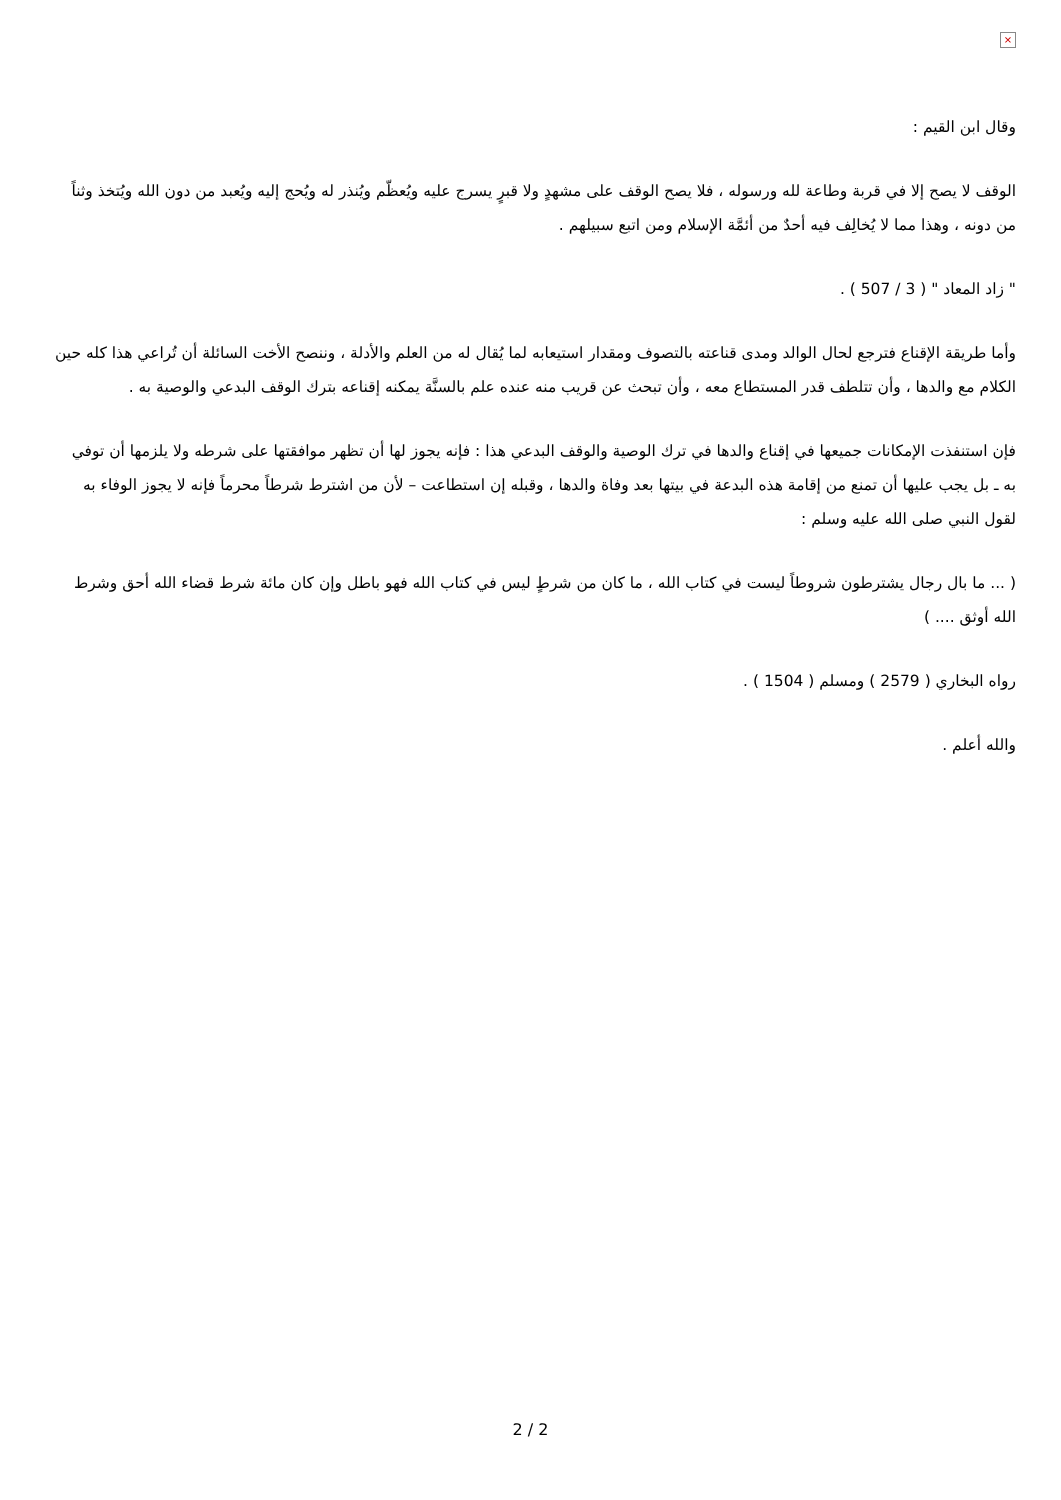×
وقال ابن القيم :
الوقف لا يصح إلا في قربة وطاعة لله ورسوله ، فلا يصح الوقف على مشهدٍ ولا قبرٍ يسرج عليه ويُعظّم ويُنذر له ويُحج إليه ويُعبد من دون الله ويُتخذ وثناً من دونه ، وهذا مما لا يُخالِف فيه أحدٌ من أئمَّة الإسلام ومن اتبع سبيلهم .
" زاد المعاد " ( 3 / 507 ) .
وأما طريقة الإقناع فترجع لحال الوالد ومدى قناعته بالتصوف ومقدار استيعابه لما يُقال له من العلم والأدلة ، وننصح الأخت السائلة أن تُراعي هذا كله حين الكلام مع والدها ، وأن تتلطف قدر المستطاع معه ، وأن تبحث عن قريب منه عنده علم بالسنَّة يمكنه إقناعه بترك الوقف البدعي والوصية به .
فإن استنفذت الإمكانات جميعها في إقناع والدها في ترك الوصية والوقف البدعي هذا : فإنه يجوز لها أن تظهر موافقتها على شرطه ولا يلزمها أن توفي به ـ بل يجب عليها أن تمنع من إقامة هذه البدعة في بيتها بعد وفاة والدها ، وقبله إن استطاعت – لأن من اشترط شرطاً محرماً فإنه لا يجوز الوفاء به لقول النبي صلى الله عليه وسلم :
( ... ما بال رجال يشترطون شروطاً ليست في كتاب الله ، ما كان من شرطٍ ليس في كتاب الله فهو باطل وإن كان مائة شرط قضاء الله أحق وشرط الله أوثق .... )
رواه البخاري ( 2579 ) ومسلم ( 1504 ) .
والله أعلم .
2 / 2